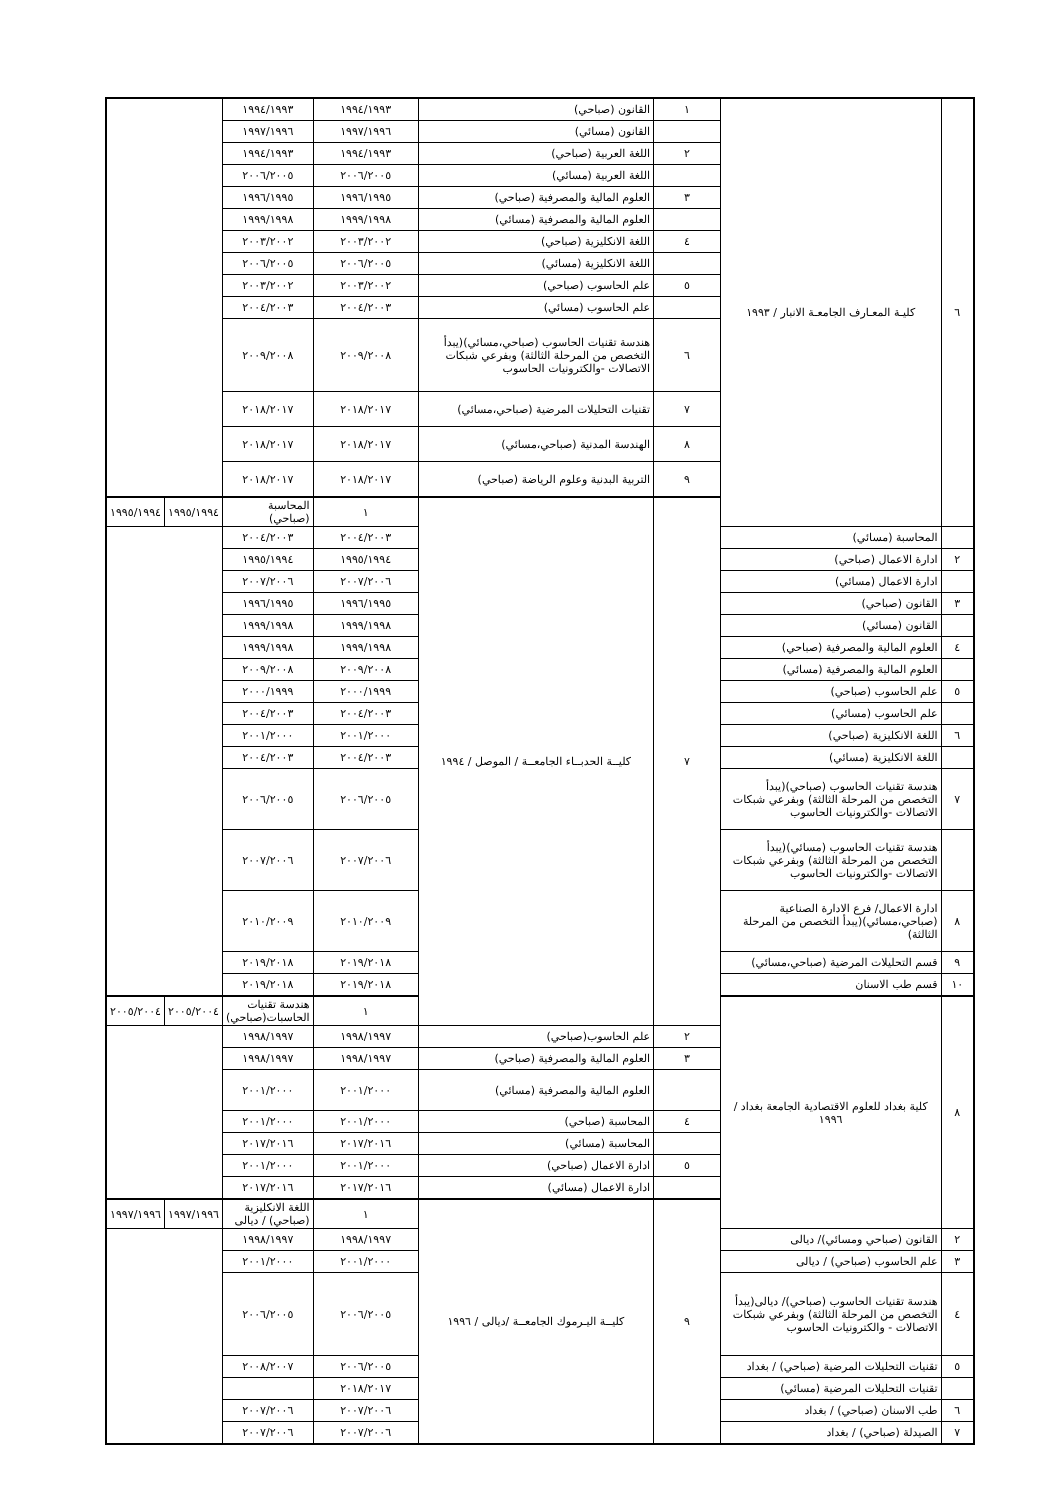| ٦ | كليـة المعـارف الجامعـة الانبار / ١٩٩٣ | ١ | القانون (صباحي) | ١٩٩٤/١٩٩٣ | ١٩٩٤/١٩٩٣ | | |
| | | | القانون (مسائي) | ١٩٩٧/١٩٩٦ | ١٩٩٧/١٩٩٦ | | |
| | | ٢ | اللغة العربية (صباحي) | ١٩٩٤/١٩٩٣ | ١٩٩٤/١٩٩٣ | | |
| | | | اللغة العربية (مسائي) | ٢٠٠٦/٢٠٠٥ | ٢٠٠٦/٢٠٠٥ | | |
| | | ٣ | العلوم المالية والمصرفية (صباحي) | ١٩٩٦/١٩٩٥ | ١٩٩٦/١٩٩٥ | | |
| | | | العلوم المالية والمصرفية (مسائي) | ١٩٩٩/١٩٩٨ | ١٩٩٩/١٩٩٨ | | |
| | | ٤ | اللغة الانكليزية (صباحي) | ٢٠٠٣/٢٠٠٢ | ٢٠٠٣/٢٠٠٢ | | |
| | | | اللغة الانكليزية (مسائي) | ٢٠٠٦/٢٠٠٥ | ٢٠٠٦/٢٠٠٥ | | |
| | | ٥ | علم الحاسوب (صباحي) | ٢٠٠٣/٢٠٠٢ | ٢٠٠٣/٢٠٠٢ | | |
| | | | علم الحاسوب (مسائي) | ٢٠٠٤/٢٠٠٣ | ٢٠٠٤/٢٠٠٣ | | |
| | | ٦ | هندسة تقنيات الحاسوب (صباحي،مسائي)(يبدأ التخصص من المرحلة الثالثة) وبفرعي شبكات الاتصالات -والكترونيات الحاسوب | ٢٠٠٩/٢٠٠٨ | ٢٠٠٩/٢٠٠٨ | | |
| | | ٧ | تقنيات التحليلات المرضية (صباحي،مسائي) | ٢٠١٨/٢٠١٧ | ٢٠١٨/٢٠١٧ | | |
| | | ٨ | الهندسة المدنية (صباحي،مسائي) | ٢٠١٨/٢٠١٧ | ٢٠١٨/٢٠١٧ | | |
| | | ٩ | التربية البدنية وعلوم الرياضة (صباحي) | ٢٠١٨/٢٠١٧ | ٢٠١٨/٢٠١٧ | | |
| | | ٧ | كليــة الحدبــاء الجامعــة / الموصل / ١٩٩٤ | ١ | المحاسبة (صباحي) | ١٩٩٥/١٩٩٤ | ١٩٩٥/١٩٩٤ |
| | المحاسبة (مسائي) | | | ٢٠٠٤/٢٠٠٣ | ٢٠٠٤/٢٠٠٣ | | |
| ٢ | ادارة الاعمال (صباحي) | | | ١٩٩٥/١٩٩٤ | ١٩٩٥/١٩٩٤ | | |
| | ادارة الاعمال (مسائي) | | | ٢٠٠٧/٢٠٠٦ | ٢٠٠٧/٢٠٠٦ | | |
| ٣ | القانون (صباحي) | | | ١٩٩٦/١٩٩٥ | ١٩٩٦/١٩٩٥ | | |
| | القانون (مسائي) | | | ١٩٩٩/١٩٩٨ | ١٩٩٩/١٩٩٨ | | |
| ٤ | العلوم المالية والمصرفية (صباحي) | | | ١٩٩٩/١٩٩٨ | ١٩٩٩/١٩٩٨ | | |
| | العلوم المالية والمصرفية (مسائي) | | | ٢٠٠٩/٢٠٠٨ | ٢٠٠٩/٢٠٠٨ | | |
| ٥ | علم الحاسوب (صباحي) | | | ٢٠٠٠/١٩٩٩ | ٢٠٠٠/١٩٩٩ | | |
| | علم الحاسوب (مسائي) | | | ٢٠٠٤/٢٠٠٣ | ٢٠٠٤/٢٠٠٣ | | |
| ٦ | اللغة الانكليزية (صباحي) | | | ٢٠٠١/٢٠٠٠ | ٢٠٠١/٢٠٠٠ | | |
| | اللغة الانكليزية (مسائي) | | | ٢٠٠٤/٢٠٠٣ | ٢٠٠٤/٢٠٠٣ | | |
| ٧ | هندسة تقنيات الحاسوب (صباحي)(يبدأ التخصص من المرحلة الثالثة) وبفرعي شبكات الاتصالات -والكترونيات الحاسوب | | | ٢٠٠٦/٢٠٠٥ | ٢٠٠٦/٢٠٠٥ | | |
| | هندسة تقنيات الحاسوب (مسائي)(يبدأ التخصص من المرحلة الثالثة) وبفرعي شبكات الاتصالات -والكترونيات الحاسوب | | | ٢٠٠٧/٢٠٠٦ | ٢٠٠٧/٢٠٠٦ | | |
| ٨ | ادارة الاعمال/ فرع الادارة الصناعية (صباحي،مسائي)(يبدأ التخصص من المرحلة الثالثة) | | | ٢٠١٠/٢٠٠٩ | ٢٠١٠/٢٠٠٩ | | |
| ٩ | قسم التحليلات المرضية (صباحي،مسائي) | | | ٢٠١٩/٢٠١٨ | ٢٠١٩/٢٠١٨ | | |
| ١٠ | قسم طب الاسنان | | | ٢٠١٩/٢٠١٨ | ٢٠١٩/٢٠١٨ | | |
| ٨ | كلية بغداد للعلوم الاقتصادية الجامعة بغداد / ١٩٩٦ | | | ١ | هندسة تقنيات الحاسبات(صباحي) | ٢٠٠٥/٢٠٠٤ | ٢٠٠٥/٢٠٠٤ |
| | | ٢ | علم الحاسوب(صباحي) | ١٩٩٨/١٩٩٧ | ١٩٩٨/١٩٩٧ | | |
| | | ٣ | العلوم المالية والمصرفية (صباحي) | ١٩٩٨/١٩٩٧ | ١٩٩٨/١٩٩٧ | | |
| | | | العلوم المالية والمصرفية (مسائي) | ٢٠٠١/٢٠٠٠ | ٢٠٠١/٢٠٠٠ | | |
| | | ٤ | المحاسبة (صباحي) | ٢٠٠١/٢٠٠٠ | ٢٠٠١/٢٠٠٠ | | |
| | | | المحاسبة (مسائي) | ٢٠١٧/٢٠١٦ | ٢٠١٧/٢٠١٦ | | |
| | | ٥ | ادارة الاعمال (صباحي) | ٢٠٠١/٢٠٠٠ | ٢٠٠١/٢٠٠٠ | | |
| | | | ادارة الاعمال (مسائي) | ٢٠١٧/٢٠١٦ | ٢٠١٧/٢٠١٦ | | |
| | | ٩ | كليــة اليـرموك الجامعــة /ديالى / ١٩٩٦ | ١ | اللغة الانكليزية (صباحي) / ديالى | ١٩٩٧/١٩٩٦ | ١٩٩٧/١٩٩٦ |
| ٢ | القانون (صباحي ومسائي)/ ديالى | | | ١٩٩٨/١٩٩٧ | ١٩٩٨/١٩٩٧ | | |
| ٣ | علم الحاسوب (صباحي) / ديالى | | | ٢٠٠١/٢٠٠٠ | ٢٠٠١/٢٠٠٠ | | |
| ٤ | هندسة تقنيات الحاسوب (صباحي)/ ديالى(يبدأ التخصص من المرحلة الثالثة) وبفرعي شبكات الاتصالات - والكترونيات الحاسوب | | | ٢٠٠٦/٢٠٠٥ | ٢٠٠٦/٢٠٠٥ | | |
| ٥ | تقنيات التحليلات المرضية (صباحي) / بغداد | | | ٢٠٠٦/٢٠٠٥ | ٢٠٠٨/٢٠٠٧ | | |
| | تقنيات التحليلات المرضية (مسائي) | | | ٢٠١٨/٢٠١٧ | | | |
| ٦ | طب الاسنان (صباحي) / بغداد | | | ٢٠٠٧/٢٠٠٦ | ٢٠٠٧/٢٠٠٦ | | |
| ٧ | الصيدلة (صباحي) / بغداد | | | ٢٠٠٧/٢٠٠٦ | ٢٠٠٧/٢٠٠٦ | | |